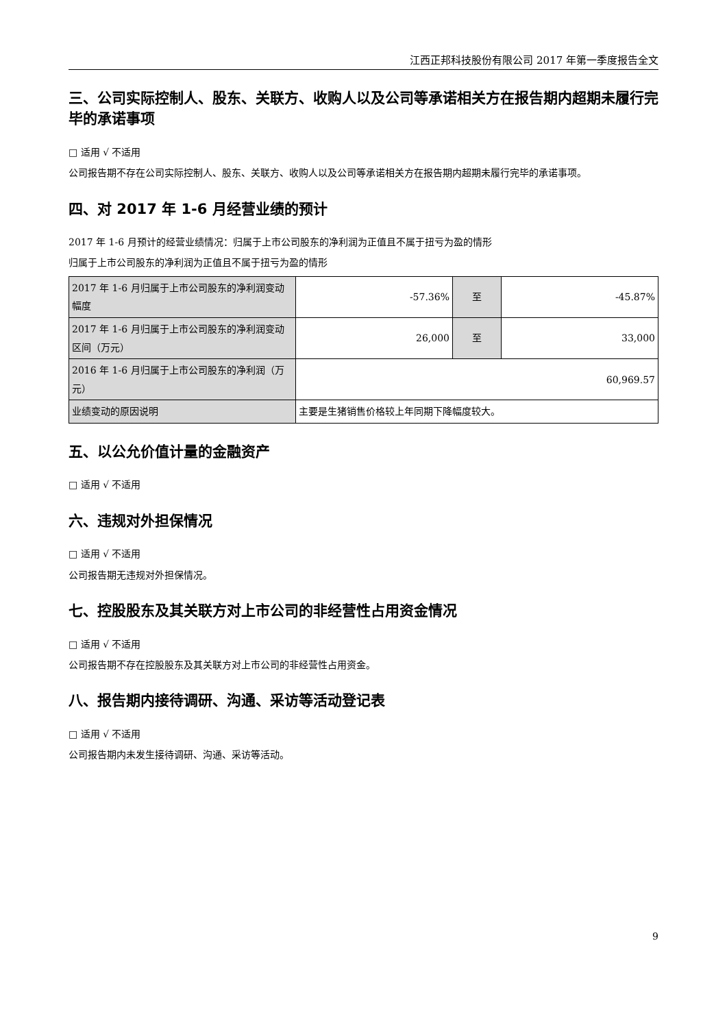江西正邦科技股份有限公司 2017 年第一季度报告全文
三、公司实际控制人、股东、关联方、收购人以及公司等承诺相关方在报告期内超期未履行完毕的承诺事项
□ 适用 √ 不适用
公司报告期不存在公司实际控制人、股东、关联方、收购人以及公司等承诺相关方在报告期内超期未履行完毕的承诺事项。
四、对 2017 年 1-6 月经营业绩的预计
2017 年 1-6 月预计的经营业绩情况：归属于上市公司股东的净利润为正值且不属于扭亏为盈的情形
归属于上市公司股东的净利润为正值且不属于扭亏为盈的情形
| 2017 年 1-6 月归属于上市公司股东的净利润变动幅度 | -57.36% | 至 | -45.87% |
| 2017 年 1-6 月归属于上市公司股东的净利润变动区间（万元） | 26,000 | 至 | 33,000 |
| 2016 年 1-6 月归属于上市公司股东的净利润（万元） | 60,969.57 | | |
| 业绩变动的原因说明 | 主要是生猪销售价格较上年同期下降幅度较大。 | | |
五、以公允价值计量的金融资产
□ 适用 √ 不适用
六、违规对外担保情况
□ 适用 √ 不适用
公司报告期无违规对外担保情况。
七、控股股东及其关联方对上市公司的非经营性占用资金情况
□ 适用 √ 不适用
公司报告期不存在控股股东及其关联方对上市公司的非经营性占用资金。
八、报告期内接待调研、沟通、采访等活动登记表
□ 适用 √ 不适用
公司报告期内未发生接待调研、沟通、采访等活动。
9